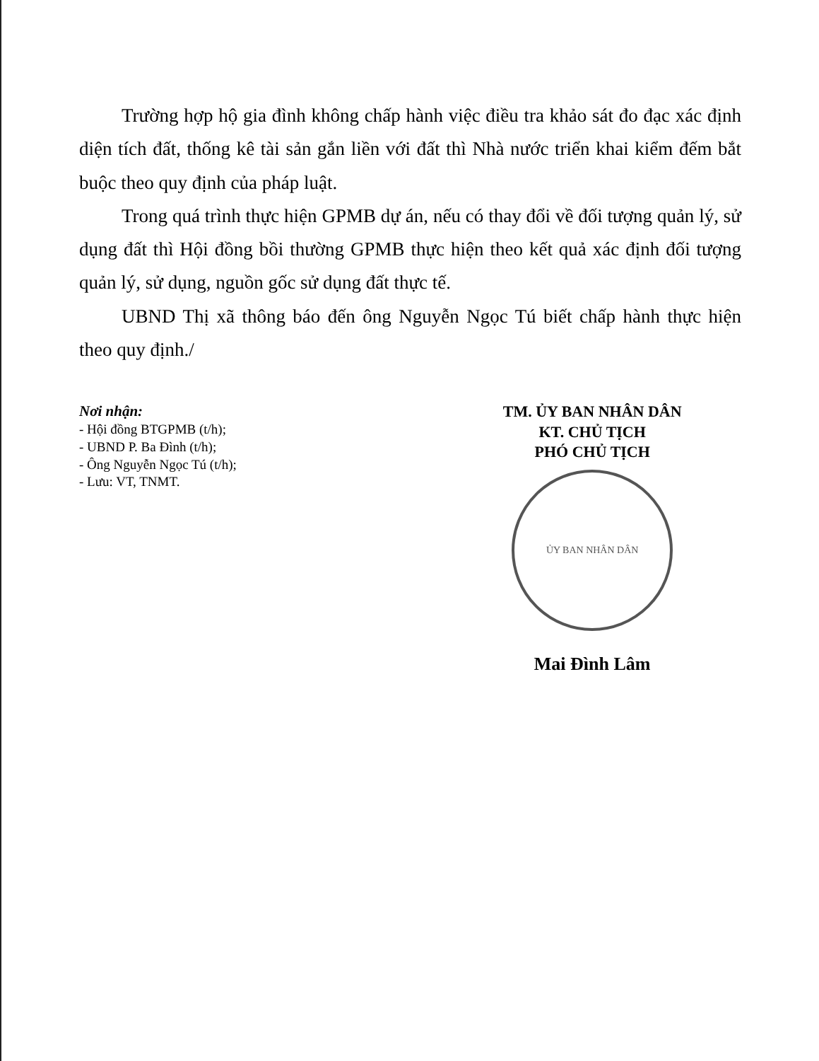Trường hợp hộ gia đình không chấp hành việc điều tra khảo sát đo đạc xác định diện tích đất, thống kê tài sản gắn liền với đất thì Nhà nước triển khai kiểm đếm bắt buộc theo quy định của pháp luật.
Trong quá trình thực hiện GPMB dự án, nếu có thay đổi về đối tượng quản lý, sử dụng đất thì Hội đồng bồi thường GPMB thực hiện theo kết quả xác định đối tượng quản lý, sử dụng, nguồn gốc sử dụng đất thực tế.
UBND Thị xã thông báo đến ông Nguyễn Ngọc Tú biết chấp hành thực hiện theo quy định./
Nơi nhận:
- Hội đồng BTGPMB (t/h);
- UBND P. Ba Đình (t/h);
- Ông Nguyễn Ngọc Tú (t/h);
- Lưu: VT, TNMT.
TM. ỦY BAN NHÂN DÂN
KT. CHỦ TỊCH
PHÓ CHỦ TỊCH
ỦY BAN NHÂN DÂN
Mai Đình Lâm